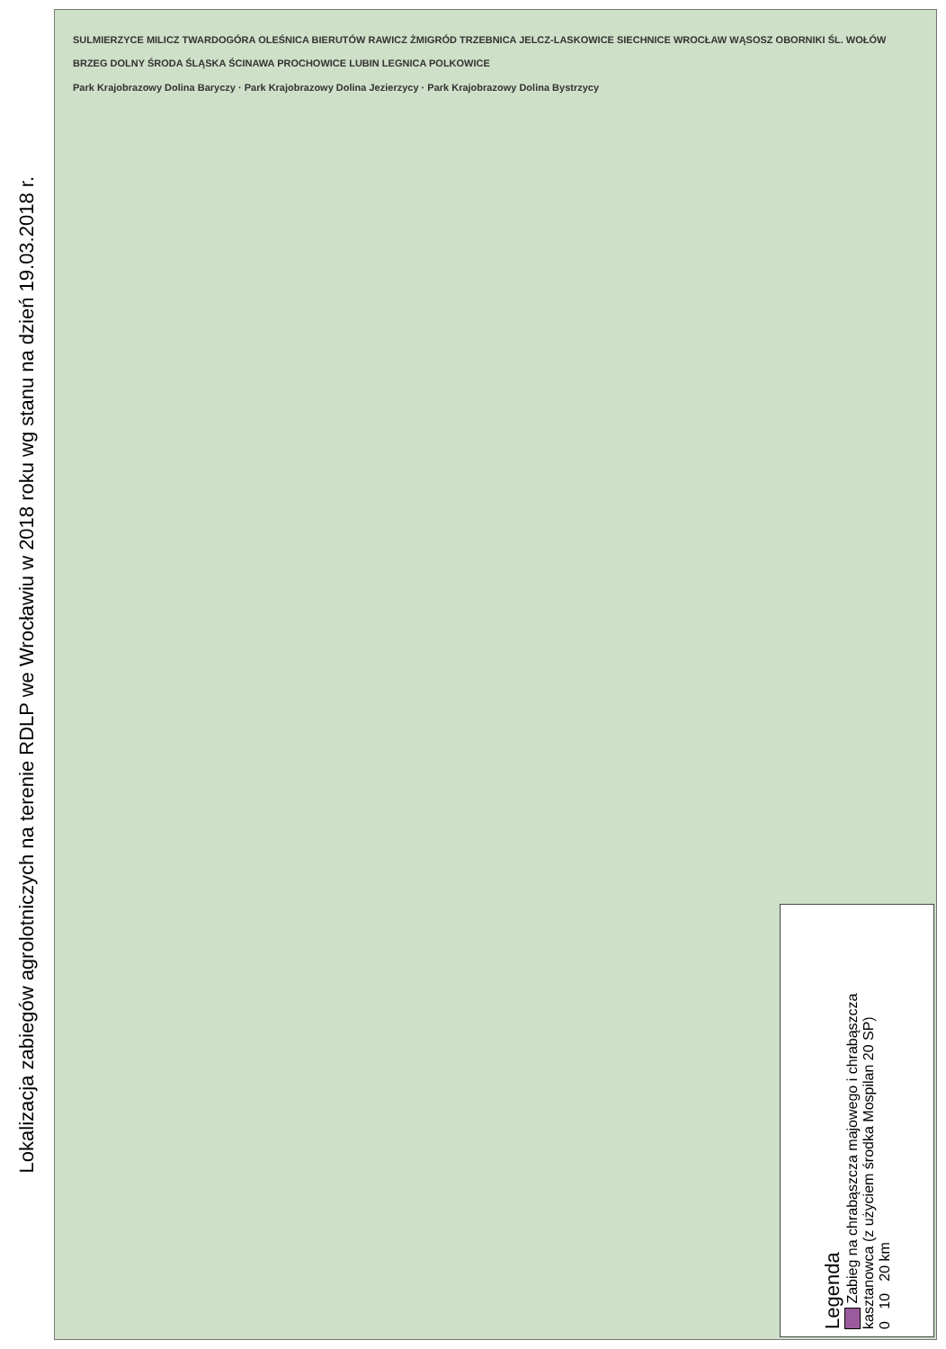Lokalizacja zabiegów agrolotniczych na terenie RDLP we Wrocławiu w 2018 roku wg stanu na dzień 19.03.2018 r.
SULMIERZYCE MILICZ TWARDOGÓRA OLEŚNICA BIERUTÓW RAWICZ ŻMIGRÓD TRZEBNICA JELCZ-LASKOWICE SIECHNICE WROCŁAW WĄSOSZ OBORNIKI ŚL. WOŁÓW BRZEG DOLNY ŚRODA ŚLĄSKA ŚCINAWA PROCHOWICE LUBIN LEGNICA POLKOWICE
Park Krajobrazowy Dolina Baryczy · Park Krajobrazowy Dolina Jezierzycy · Park Krajobrazowy Dolina Bystrzycy
Legenda
Zabieg na chrabąszcza majowego i chrabąszcza kasztanowca (z użyciem środka Mospilan 20 SP)
0 10 20 km